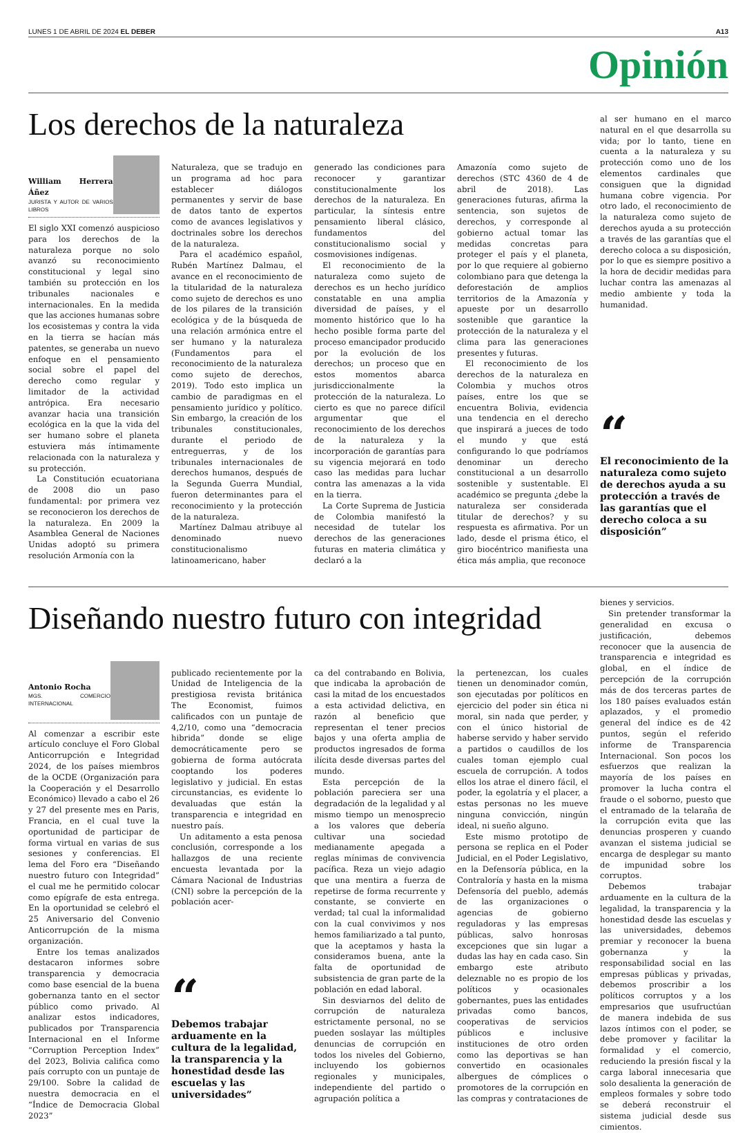LUNES 1 DE ABRIL DE 2024 EL DEBER A13
Opinión
Los derechos de la naturaleza
al ser humano en el marco natural en el que desarrolla su vida; por lo tanto, tiene en cuenta a la naturaleza y su protección como uno de los elementos cardinales que consiguen que la dignidad humana cobre vigencia. Por otro lado, el reconocimiento de la naturaleza como sujeto de derechos ayuda a su protección a través de las garantías que el derecho coloca a su disposición, por lo que es siempre positivo a la hora de decidir medidas para luchar contra las amenazas al medio ambiente y toda la humanidad.
“
El reconocimiento de la naturaleza como sujeto de derechos ayuda a su protección a través de las garantías que el derecho coloca a su disposición”
William Herrera Áñez
JURISTA Y AUTOR DE VARIOS LIBROS
El siglo XXI comenzó auspicioso para los derechos de la naturaleza porque no solo avanzó su reconocimiento constitucional y legal sino también su protección en los tribunales nacionales e internacionales. En la medida que las acciones humanas sobre los ecosistemas y contra la vida en la tierra se hacían más patentes, se generaba un nuevo enfoque en el pensamiento social sobre el papel del derecho como regular y limitador de la actividad antrópica. Era necesario avanzar hacia una transición ecológica en la que la vida del ser humano sobre el planeta estuviera más íntimamente relacionada con la naturaleza y su protección.
La Constitución ecuatoriana de 2008 dio un paso fundamental: por primera vez se reconocieron los derechos de la naturaleza. En 2009 la Asamblea General de Naciones Unidas adoptó su primera resolución Armonía con la
Naturaleza, que se tradujo en un programa ad hoc para establecer diálogos permanentes y servir de base de datos tanto de expertos como de avances legislativos y doctrinales sobre los derechos de la naturaleza.
Para el académico español, Rubén Martínez Dalmau, el avance en el reconocimiento de la titularidad de la naturaleza como sujeto de derechos es uno de los pilares de la transición ecológica y de la búsqueda de una relación armónica entre el ser humano y la naturaleza (Fundamentos para el reconocimiento de la naturaleza como sujeto de derechos, 2019). Todo esto implica un cambio de paradigmas en el pensamiento jurídico y político. Sin embargo, la creación de los tribunales constitucionales, durante el periodo de entreguerras, y de los tribunales internacionales de derechos humanos, después de la Segunda Guerra Mundial, fueron determinantes para el reconocimiento y la protección de la naturaleza.
Martínez Dalmau atribuye al denominado nuevo constitucionalismo latinoamericano, haber
generado las condiciones para reconocer y garantizar constitucionalmente los derechos de la naturaleza. En particular, la síntesis entre pensamiento liberal clásico, fundamentos del constitucionalismo social y cosmovisiones indígenas.
El reconocimiento de la naturaleza como sujeto de derechos es un hecho jurídico constatable en una amplia diversidad de países, y el momento histórico que lo ha hecho posible forma parte del proceso emancipador producido por la evolución de los derechos; un proceso que en estos momentos abarca jurisdiccionalmente la protección de la naturaleza. Lo cierto es que no parece difícil argumentar que el reconocimiento de los derechos de la naturaleza y la incorporación de garantías para su vigencia mejorará en todo caso las medidas para luchar contra las amenazas a la vida en la tierra.
La Corte Suprema de Justicia de Colombia manifestó la necesidad de tutelar los derechos de las generaciones futuras en materia climática y declaró a la
Amazonía como sujeto de derechos (STC 4360 de 4 de abril de 2018). Las generaciones futuras, afirma la sentencia, son sujetos de derechos, y corresponde al gobierno actual tomar las medidas concretas para proteger el país y el planeta, por lo que requiere al gobierno colombiano para que detenga la deforestación de amplios territorios de la Amazonía y apueste por un desarrollo sostenible que garantice la protección de la naturaleza y el clima para las generaciones presentes y futuras.
El reconocimiento de los derechos de la naturaleza en Colombia y muchos otros países, entre los que se encuentra Bolivia, evidencia una tendencia en el derecho que inspirará a jueces de todo el mundo y que está configurando lo que podríamos denominar un derecho constitucional a un desarrollo sostenible y sustentable. El académico se pregunta ¿debe la naturaleza ser considerada titular de derechos? y su respuesta es afirmativa. Por un lado, desde el prisma ético, el giro biocéntrico manifiesta una ética más amplia, que reconoce
Diseñando nuestro futuro con integridad
bienes y servicios.
Sin pretender transformar la generalidad en excusa o justificación, debemos reconocer que la ausencia de transparencia e integridad es global, en el índice de percepción de la corrupción más de dos terceras partes de los 180 países evaluados están aplazados, y el promedio general del índice es de 42 puntos, según el referido informe de Transparencia Internacional. Son pocos los esfuerzos que realizan la mayoría de los países en promover la lucha contra el fraude o el soborno, puesto que el entramado de la telaraña de la corrupción evita que las denuncias prosperen y cuando avanzan el sistema judicial se encarga de desplegar su manto de impunidad sobre los corruptos.
Debemos trabajar arduamente en la cultura de la legalidad, la transparencia y la honestidad desde las escuelas y las universidades, debemos premiar y reconocer la buena gobernanza y la responsabilidad social en las empresas públicas y privadas, debemos proscribir a los políticos corruptos y a los empresarios que usufructúan de manera indebida de sus lazos íntimos con el poder, se debe promover y facilitar la formalidad y el comercio, reduciendo la presión fiscal y la carga laboral innecesaria que solo desalienta la generación de empleos formales y sobre todo se deberá reconstruir el sistema judicial desde sus cimientos.
Antonio Rocha
MGS. COMERCIO INTERNACIONAL
Al comenzar a escribir este artículo concluye el Foro Global Anticorrupción e Integridad 2024, de los países miembros de la OCDE (Organización para la Cooperación y el Desarrollo Económico) llevado a cabo el 26 y 27 del presente mes en Paris, Francia, en el cual tuve la oportunidad de participar de forma virtual en varias de sus sesiones y conferencias. El lema del Foro era “Diseñando nuestro futuro con Integridad” el cual me he permitido colocar como epígrafe de esta entrega. En la oportunidad se celebró el 25 Aniversario del Convenio Anticorrupción de la misma organización.
Entre los temas analizados destacaron informes sobre transparencia y democracia como base esencial de la buena gobernanza tanto en el sector público como privado. Al analizar estos indicadores, publicados por Transparencia Internacional en el Informe “Corruption Perception Index” del 2023, Bolivia califica como país corrupto con un puntaje de 29/100. Sobre la calidad de nuestra democracia en el “Índice de Democracia Global 2023”
publicado recientemente por la Unidad de Inteligencia de la prestigiosa revista británica The Economist, fuimos calificados con un puntaje de 4,2/10, como una “democracia hibrida” donde se elige democráticamente pero se gobierna de forma autócrata cooptando los poderes legislativo y judicial. En estas circunstancias, es evidente lo devaluadas que están la transparencia e integridad en nuestro país.
Un aditamento a esta penosa conclusión, corresponde a los hallazgos de una reciente encuesta levantada por la Cámara Nacional de Industrias (CNI) sobre la percepción de la población acer-
“
Debemos trabajar arduamente en la cultura de la legalidad, la transparencia y la honestidad desde las escuelas y las universidades”
ca del contrabando en Bolivia, que indicaba la aprobación de casi la mitad de los encuestados a esta actividad delictiva, en razón al beneficio que representan el tener precios bajos y una oferta amplia de productos ingresados de forma ilícita desde diversas partes del mundo.
Esta percepción de la población pareciera ser una degradación de la legalidad y al mismo tiempo un menosprecio a los valores que debería cultivar una sociedad medianamente apegada a reglas mínimas de convivencia pacífica. Reza un viejo adagio que una mentira a fuerza de repetirse de forma recurrente y constante, se convierte en verdad; tal cual la informalidad con la cual convivimos y nos hemos familiarizado a tal punto, que la aceptamos y hasta la consideramos buena, ante la falta de oportunidad de subsistencia de gran parte de la población en edad laboral.
Sin desviarnos del delito de corrupción de naturaleza estrictamente personal, no se pueden soslayar las múltiples denuncias de corrupción en todos los niveles del Gobierno, incluyendo los gobiernos regionales y municipales, independiente del partido o agrupación política a
la pertenezcan, los cuales tienen un denominador común, son ejecutadas por políticos en ejercicio del poder sin ética ni moral, sin nada que perder, y con el único historial de haberse servido y haber servido a partidos o caudillos de los cuales toman ejemplo cual escuela de corrupción. A todos ellos los atrae el dinero fácil, el poder, la egolatría y el placer, a estas personas no les mueve ninguna convicción, ningún ideal, ni sueño alguno.
Este mismo prototipo de persona se replica en el Poder Judicial, en el Poder Legislativo, en la Defensoría pública, en la Contraloría y hasta en la misma Defensoría del pueblo, además de las organizaciones o agencias de gobierno reguladoras y las empresas públicas, salvo honrosas excepciones que sin lugar a dudas las hay en cada caso. Sin embargo este atributo deleznable no es propio de los políticos y ocasionales gobernantes, pues las entidades privadas como bancos, cooperativas de servicios públicos e inclusive instituciones de otro orden como las deportivas se han convertido en ocasionales albergues de cómplices o promotores de la corrupción en las compras y contrataciones de